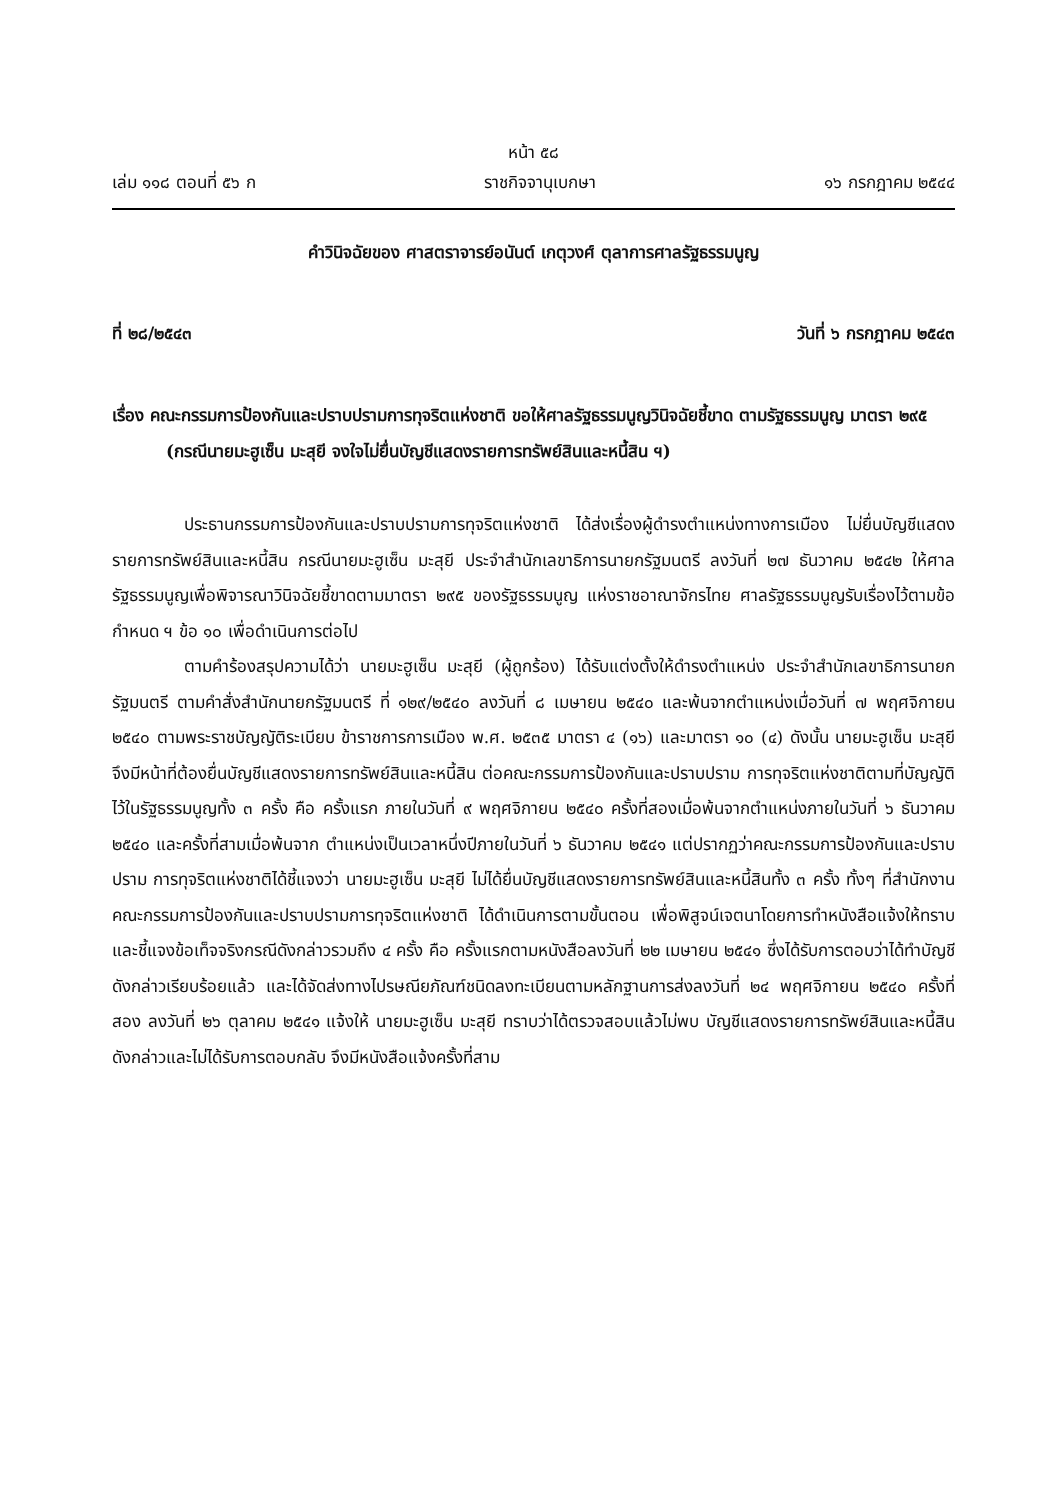หน้า ๕๘
เล่ม ๑๑๘ ตอนที่ ๕๖ ก ราชกิจจานุเบกษา ๑๖ กรกฎาคม ๒๕๔๔
คำวินิจฉัยของ ศาสตราจารย์อนันต์ เกตุวงศ์ ตุลาการศาลรัฐธรรมนูญ
ที่ ๒๘/๒๕๔๓ วันที่ ๖ กรกฎาคม ๒๕๔๓
เรื่อง คณะกรรมการป้องกันและปราบปรามการทุจริตแห่งชาติ ขอให้ศาลรัฐธรรมนูญวินิจฉัยชี้ขาด ตามรัฐธรรมนูญ มาตรา ๒๙๕ (กรณีนายมะฮูเซ็น มะสุยี จงใจไม่ยื่นบัญชีแสดงรายการทรัพย์สินและหนี้สิน ฯ)
ประธานกรรมการป้องกันและปราบปรามการทุจริตแห่งชาติ ได้ส่งเรื่องผู้ดำรงตำแหน่งทางการเมือง ไม่ยื่นบัญชีแสดงรายการทรัพย์สินและหนี้สิน กรณีนายมะฮูเซ็น มะสุยี ประจำสำนักเลขาธิการนายกรัฐมนตรี ลงวันที่ ๒๗ ธันวาคม ๒๕๔๒ ให้ศาลรัฐธรรมนูญเพื่อพิจารณาวินิจฉัยชี้ขาดตามมาตรา ๒๙๕ ของรัฐธรรมนูญ แห่งราชอาณาจักรไทย ศาลรัฐธรรมนูญรับเรื่องไว้ตามข้อกำหนด ฯ ข้อ ๑๐ เพื่อดำเนินการต่อไป
ตามคำร้องสรุปความได้ว่า นายมะฮูเซ็น มะสุยี (ผู้ถูกร้อง) ได้รับแต่งตั้งให้ดำรงตำแหน่ง ประจำสำนักเลขาธิการนายกรัฐมนตรี ตามคำสั่งสำนักนายกรัฐมนตรี ที่ ๑๒๙/๒๕๔๐ ลงวันที่ ๘ เมษายน ๒๕๔๐ และพ้นจากตำแหน่งเมื่อวันที่ ๗ พฤศจิกายน ๒๕๔๐ ตามพระราชบัญญัติระเบียบ ข้าราชการการเมือง พ.ศ. ๒๕๓๕ มาตรา ๔ (๑๖) และมาตรา ๑๐ (๔) ดังนั้น นายมะฮูเซ็น มะสุยี จึงมีหน้าที่ต้องยื่นบัญชีแสดงรายการทรัพย์สินและหนี้สิน ต่อคณะกรรมการป้องกันและปราบปราม การทุจริตแห่งชาติตามที่บัญญัติไว้ในรัฐธรรมนูญทั้ง ๓ ครั้ง คือ ครั้งแรก ภายในวันที่ ๙ พฤศจิกายน ๒๕๔๐ ครั้งที่สองเมื่อพ้นจากตำแหน่งภายในวันที่ ๖ ธันวาคม ๒๕๔๐ และครั้งที่สามเมื่อพ้นจาก ตำแหน่งเป็นเวลาหนึ่งปีภายในวันที่ ๖ ธันวาคม ๒๕๔๑ แต่ปรากฏว่าคณะกรรมการป้องกันและปราบปราม การทุจริตแห่งชาติได้ชี้แจงว่า นายมะฮูเซ็น มะสุยี ไม่ได้ยื่นบัญชีแสดงรายการทรัพย์สินและหนี้สินทั้ง ๓ ครั้ง ทั้งๆ ที่สำนักงานคณะกรรมการป้องกันและปราบปรามการทุจริตแห่งชาติ ได้ดำเนินการตามขั้นตอน เพื่อพิสูจน์เจตนาโดยการทำหนังสือแจ้งให้ทราบและชี้แจงข้อเท็จจริงกรณีดังกล่าวรวมถึง ๔ ครั้ง คือ ครั้งแรกตามหนังสือลงวันที่ ๒๒ เมษายน ๒๕๔๑ ซึ่งได้รับการตอบว่าได้ทำบัญชีดังกล่าวเรียบร้อยแล้ว และได้จัดส่งทางไปรษณียภัณฑ์ชนิดลงทะเบียนตามหลักฐานการส่งลงวันที่ ๒๔ พฤศจิกายน ๒๕๔๐ ครั้งที่สอง ลงวันที่ ๒๖ ตุลาคม ๒๕๔๑ แจ้งให้ นายมะฮูเซ็น มะสุยี ทราบว่าได้ตรวจสอบแล้วไม่พบ บัญชีแสดงรายการทรัพย์สินและหนี้สินดังกล่าวและไม่ได้รับการตอบกลับ จึงมีหนังสือแจ้งครั้งที่สาม